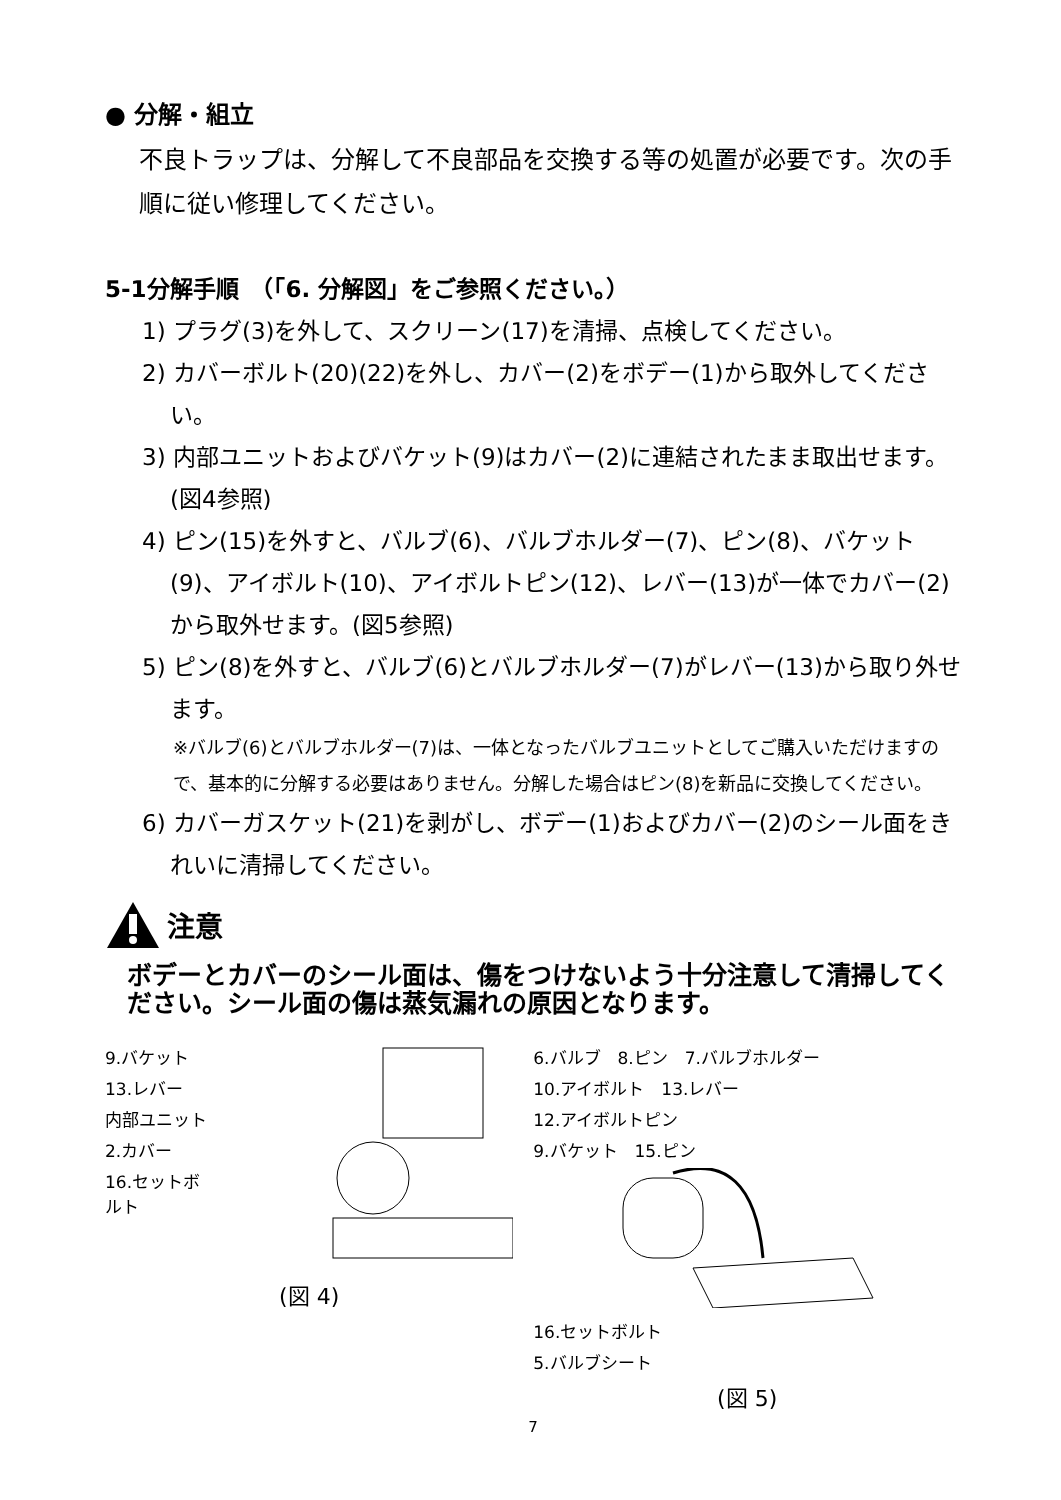● 分解・組立
不良トラップは、分解して不良部品を交換する等の処置が必要です。次の手順に従い修理してください。
5-1分解手順　（「6. 分解図」をご参照ください。）
1) プラグ(3)を外して、スクリーン(17)を清掃、点検してください。
2) カバーボルト(20)(22)を外し、カバー(2)をボデー(1)から取外してください。
3) 内部ユニットおよびバケット(9)はカバー(2)に連結されたまま取出せます。(図4参照)
4) ピン(15)を外すと、バルブ(6)、バルブホルダー(7)、ピン(8)、バケット(9)、アイボルト(10)、アイボルトピン(12)、レバー(13)が一体でカバー(2)から取外せます。(図5参照)
5) ピン(8)を外すと、バルブ(6)とバルブホルダー(7)がレバー(13)から取り外せます。
※バルブ(6)とバルブホルダー(7)は、一体となったバルブユニットとしてご購入いただけますので、基本的に分解する必要はありません。分解した場合はピン(8)を新品に交換してください。
6) カバーガスケット(21)を剥がし、ボデー(1)およびカバー(2)のシール面をきれいに清掃してください。
注意
ボデーとカバーのシール面は、傷をつけないよう十分注意して清掃してください。シール面の傷は蒸気漏れの原因となります。
9.バケット
13.レバー
内部ユニット
2.カバー
16.セットボルト
(図 4)
6.バルブ　8.ピン　7.バルブホルダー
10.アイボルト　13.レバー
12.アイボルトピン
9.バケット　15.ピン
16.セットボルト
5.バルブシート
(図 5)
7